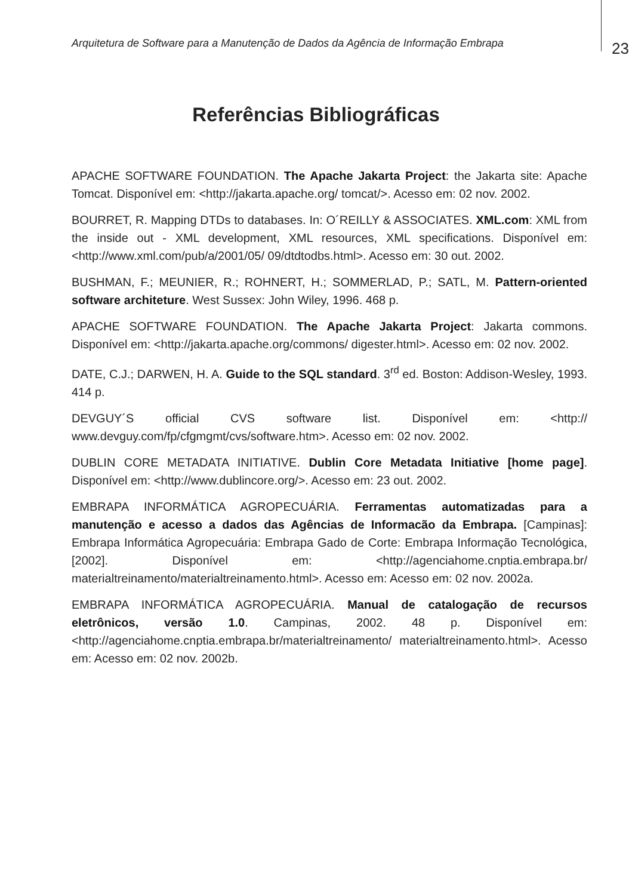Arquitetura de Software para a Manutenção de Dados da Agência de Informação Embrapa
23
Referências Bibliográficas
APACHE SOFTWARE FOUNDATION. The Apache Jakarta Project: the Jakarta site: Apache Tomcat. Disponível em: <http://jakarta.apache.org/ tomcat/>. Acesso em: 02 nov. 2002.
BOURRET, R. Mapping DTDs to databases. In: O´REILLY & ASSOCIATES. XML.com: XML from the inside out - XML development, XML resources, XML specifications. Disponível em: <http://www.xml.com/pub/a/2001/05/ 09/dtdtodbs.html>. Acesso em: 30 out. 2002.
BUSHMAN, F.; MEUNIER, R.; ROHNERT, H.; SOMMERLAD, P.; SATL, M. Pattern-oriented software architeture. West Sussex: John Wiley, 1996. 468 p.
APACHE SOFTWARE FOUNDATION. The Apache Jakarta Project: Jakarta commons. Disponível em: <http://jakarta.apache.org/commons/ digester.html>. Acesso em: 02 nov. 2002.
DATE, C.J.; DARWEN, H. A. Guide to the SQL standard. 3<sup>rd</sup> ed. Boston: Addison-Wesley, 1993. 414 p.
DEVGUY´S official CVS software list. Disponível em: <http:// www.devguy.com/fp/cfgmgmt/cvs/software.htm>. Acesso em: 02 nov. 2002.
DUBLIN CORE METADATA INITIATIVE. Dublin Core Metadata Initiative [home page]. Disponível em: <http://www.dublincore.org/>. Acesso em: 23 out. 2002.
EMBRAPA INFORMÁTICA AGROPECUÁRIA. Ferramentas automatizadas para a manutenção e acesso a dados das Agências de Informacão da Embrapa. [Campinas]: Embrapa Informática Agropecuária: Embrapa Gado de Corte: Embrapa Informação Tecnológica, [2002]. Disponível em: <http://agenciahome.cnptia.embrapa.br/ materialtreinamento/materialtreinamento.html>. Acesso em: Acesso em: 02 nov. 2002a.
EMBRAPA INFORMÁTICA AGROPECUÁRIA. Manual de catalogação de recursos eletrônicos, versão 1.0. Campinas, 2002. 48 p. Disponível em: <http://agenciahome.cnptia.embrapa.br/materialtreinamento/ materialtreinamento.html>. Acesso em: Acesso em: 02 nov. 2002b.